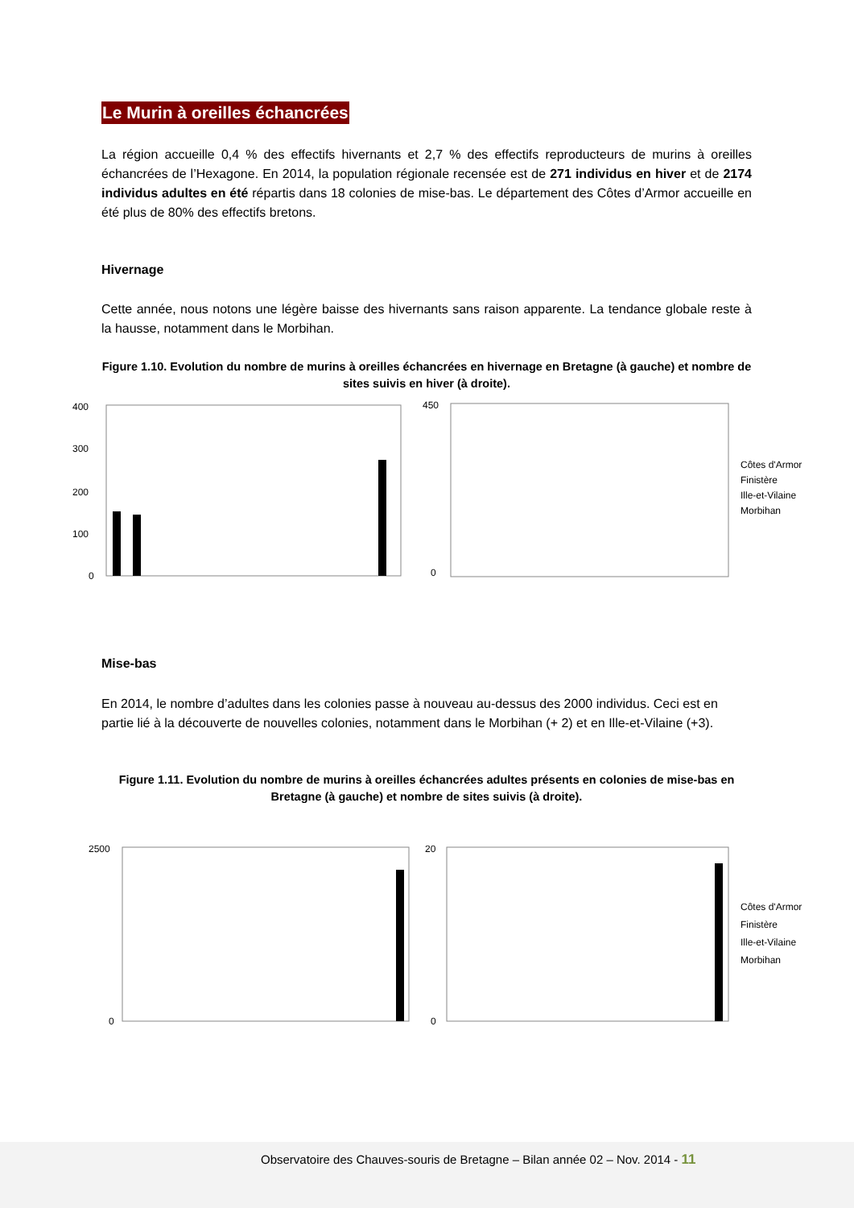Le Murin à oreilles échancrées
La région accueille 0,4 % des effectifs hivernants et 2,7 % des effectifs reproducteurs de murins à oreilles échancrées de l’Hexagone. En 2014, la population régionale recensée est de 271 individus en hiver et de 2174 individus adultes en été répartis dans 18 colonies de mise-bas. Le département des Côtes d’Armor accueille en été plus de 80% des effectifs bretons.
Hivernage
Cette année, nous notons une légère baisse des hivernants sans raison apparente. La tendance globale reste à la hausse, notamment dans le Morbihan.
Figure 1.10. Evolution du nombre de murins à oreilles échancrées en hivernage en Bretagne (à gauche) et nombre de sites suivis en hiver (à droite).
400
300
200
100
0
450
0
Côtes d'Armor
Finistère
Ille-et-Vilaine
Morbihan
Mise-bas
En 2014, le nombre d’adultes dans les colonies passe à nouveau au-dessus des 2000 individus. Ceci est en partie lié à la découverte de nouvelles colonies, notamment dans le Morbihan (+ 2) et en Ille-et-Vilaine (+3).
Figure 1.11. Evolution du nombre de murins à oreilles échancrées adultes présents en colonies de mise-bas en Bretagne (à gauche) et nombre de sites suivis (à droite).
2500
0
20
0
Côtes d'Armor
Finistère
Ille-et-Vilaine
Morbihan
Observatoire des Chauves-souris de Bretagne – Bilan année 02 – Nov. 2014 - 11